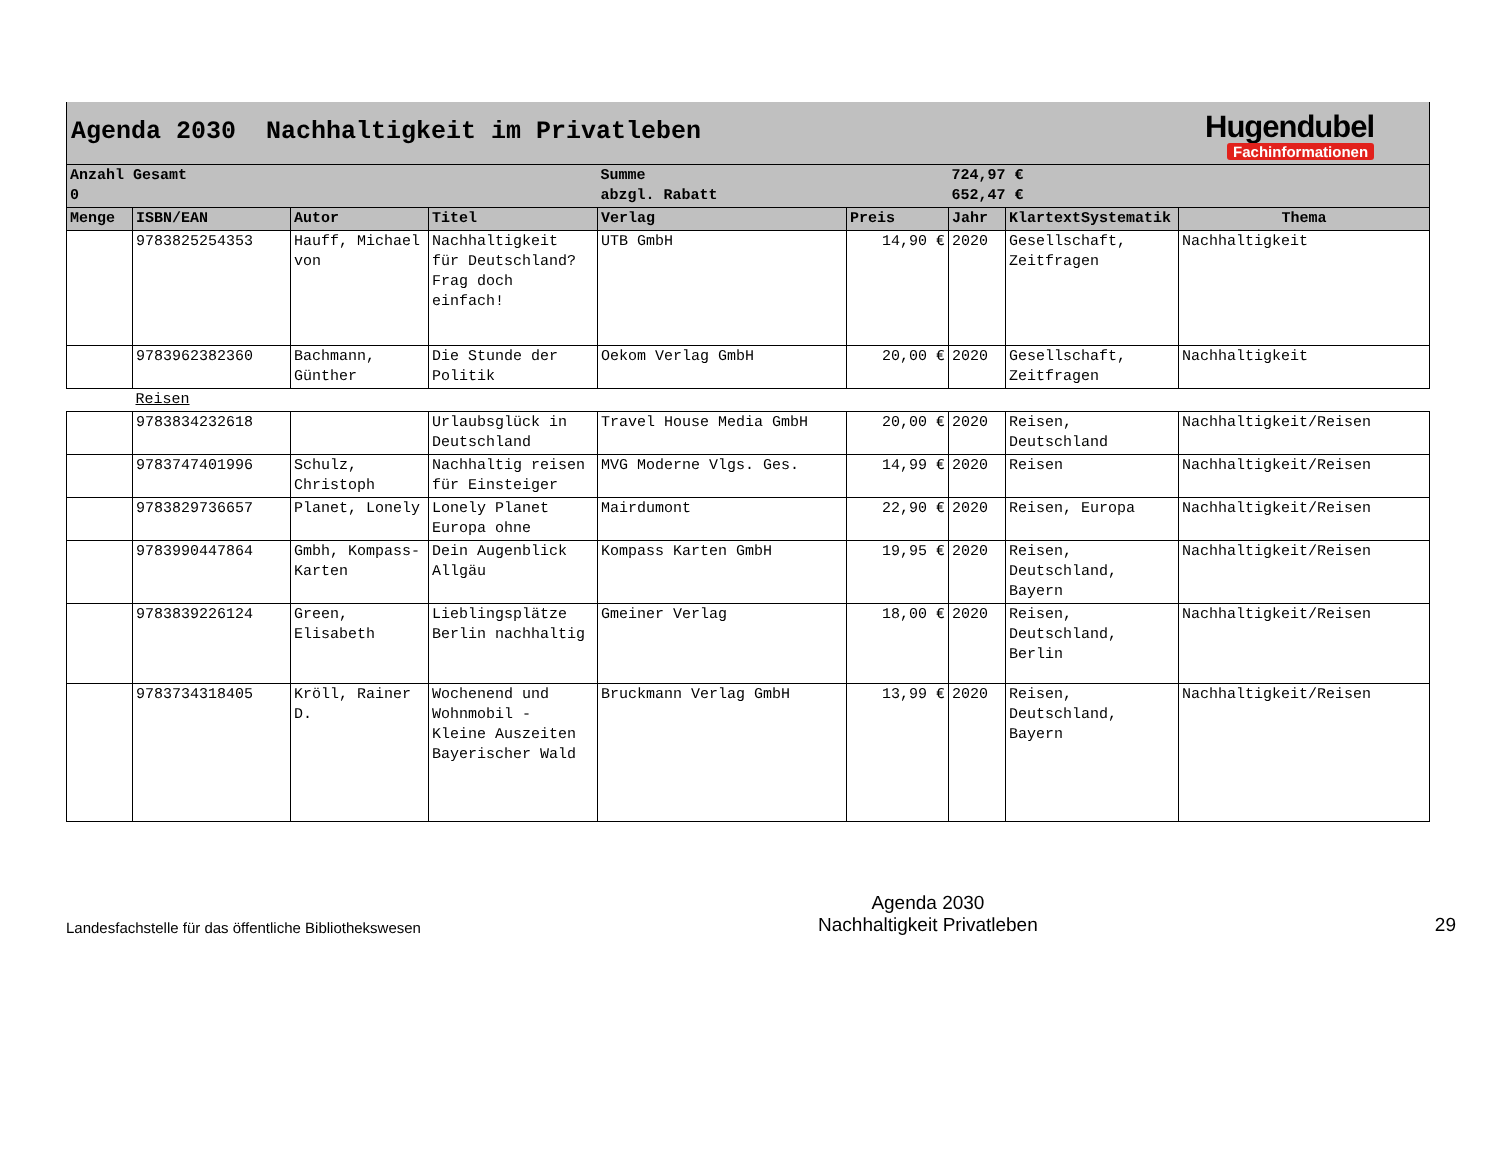| Agenda 2030 Nachhaltigkeit im Privatleben | | | | | | Hugendubel Fachinformationen | | |
| Anzahl Gesamt 0 | | | | Summe abzgl. Rabatt | | 724,97 € 652,47 € | | |
| Menge | ISBN/EAN | Autor | Titel | Verlag | Preis | Jahr | KlartextSystematik | Thema |
| | 9783825254353 | Hauff, Michael von | Nachhaltigkeit für Deutschland? Frag doch einfach! | UTB GmbH | 14,90 € | 2020 | Gesellschaft, Zeitfragen | Nachhaltigkeit |
| | 9783962382360 | Bachmann, Günther | Die Stunde der Politik | Oekom Verlag GmbH | 20,00 € | 2020 | Gesellschaft, Zeitfragen | Nachhaltigkeit |
| | Reisen | | | | | | | |
| | 9783834232618 | | Urlaubsglück in Deutschland | Travel House Media GmbH | 20,00 € | 2020 | Reisen, Deutschland | Nachhaltigkeit/Reisen |
| | 9783747401996 | Schulz, Christoph | Nachhaltig reisen für Einsteiger | MVG Moderne Vlgs. Ges. | 14,99 € | 2020 | Reisen | Nachhaltigkeit/Reisen |
| | 9783829736657 | Planet, Lonely | Lonely Planet Europa ohne | Mairdumont | 22,90 € | 2020 | Reisen, Europa | Nachhaltigkeit/Reisen |
| | 9783990447864 | Gmbh, Kompass-Karten | Dein Augenblick Allgäu | Kompass Karten GmbH | 19,95 € | 2020 | Reisen, Deutschland, Bayern | Nachhaltigkeit/Reisen |
| | 9783839226124 | Green, Elisabeth | Lieblingsplätze Berlin nachhaltig | Gmeiner Verlag | 18,00 € | 2020 | Reisen, Deutschland, Berlin | Nachhaltigkeit/Reisen |
| | 9783734318405 | Kröll, Rainer D. | Wochenend und Wohnmobil - Kleine Auszeiten Bayerischer Wald | Bruckmann Verlag GmbH | 13,99 € | 2020 | Reisen, Deutschland, Bayern | Nachhaltigkeit/Reisen |
Landesfachstelle für das öffentliche Bibliothekswesen
Agenda 2030
Nachhaltigkeit Privatleben
29